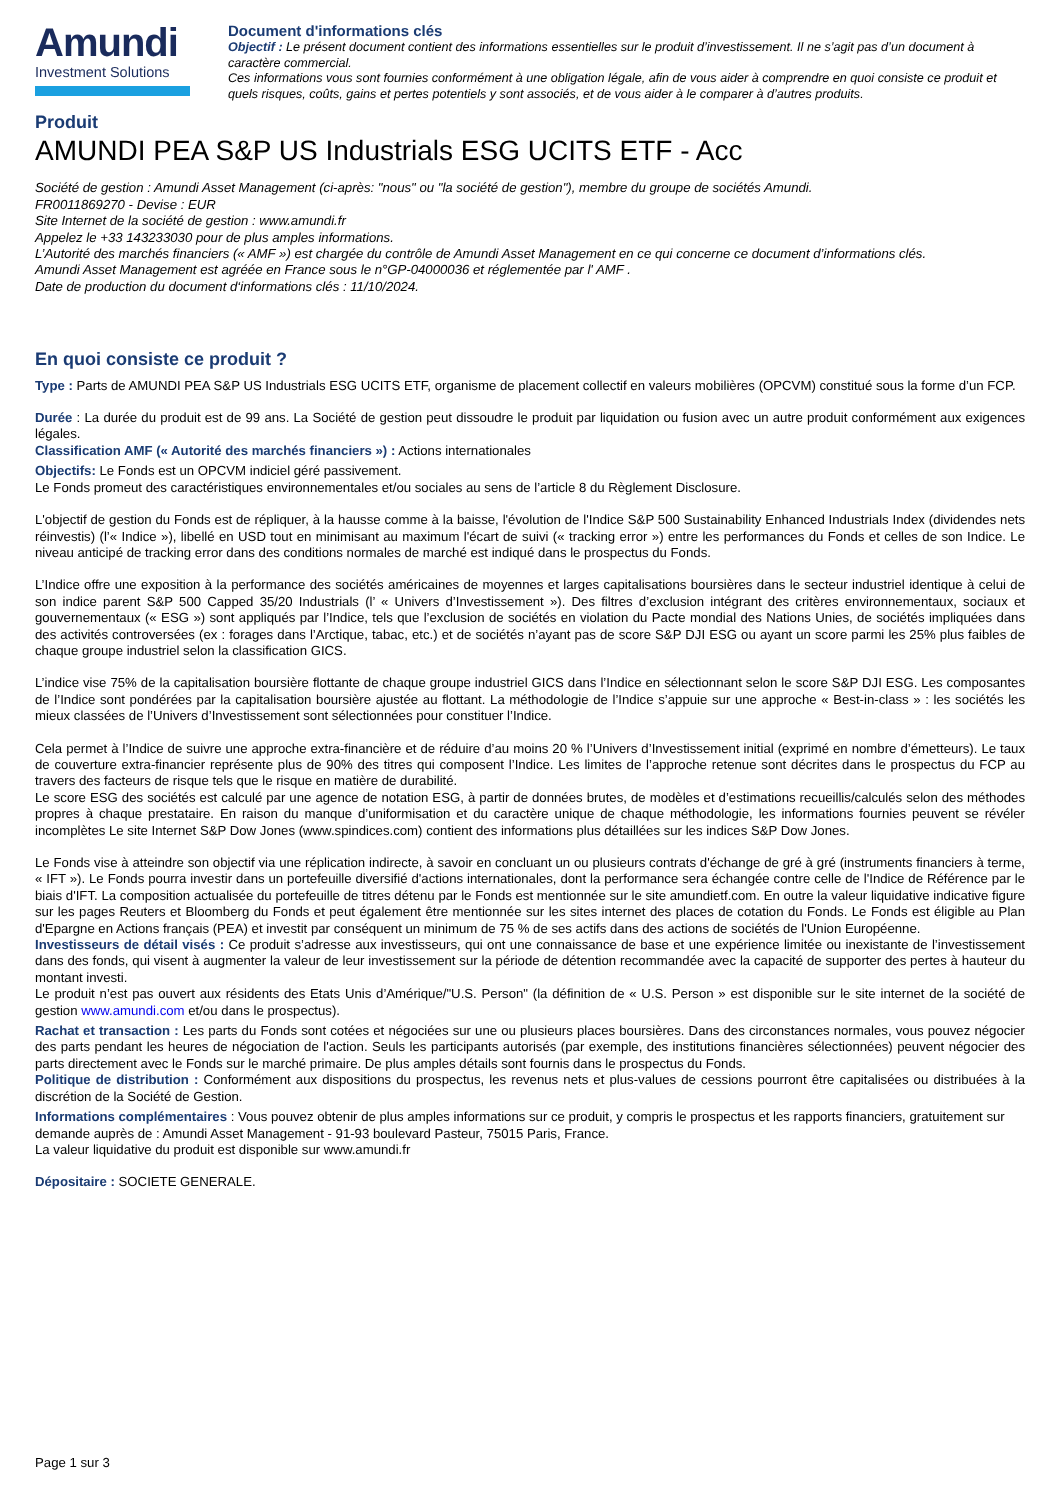Amundi
Investment Solutions
Document d'informations clés
Objectif : Le présent document contient des informations essentielles sur le produit d’investissement. Il ne s’agit pas d’un document à caractère commercial.
Ces informations vous sont fournies conformément à une obligation légale, afin de vous aider à comprendre en quoi consiste ce produit et quels risques, coûts, gains et pertes potentiels y sont associés, et de vous aider à le comparer à d’autres produits.
Produit
AMUNDI PEA S&P US Industrials ESG UCITS ETF - Acc
Société de gestion : Amundi Asset Management (ci-après: "nous" ou "la société de gestion"), membre du groupe de sociétés Amundi.
FR0011869270 - Devise : EUR
Site Internet de la société de gestion : www.amundi.fr
Appelez le +33 143233030 pour de plus amples informations.
L’Autorité des marchés financiers (« AMF ») est chargée du contrôle de Amundi Asset Management en ce qui concerne ce document d’informations clés.
Amundi Asset Management est agréée en France sous le n°GP-04000036 et réglementée par l' AMF .
Date de production du document d‘informations clés : 11/10/2024.
En quoi consiste ce produit ?
Type : Parts de AMUNDI PEA S&P US Industrials ESG UCITS ETF, organisme de placement collectif en valeurs mobilières (OPCVM) constitué sous la forme d’un FCP.
Durée : La durée du produit est de 99 ans. La Société de gestion peut dissoudre le produit par liquidation ou fusion avec un autre produit conformément aux exigences légales.
Classification AMF (« Autorité des marchés financiers ») : Actions internationales
Objectifs: Le Fonds est un OPCVM indiciel géré passivement.
Le Fonds promeut des caractéristiques environnementales et/ou sociales au sens de l’article 8 du Règlement Disclosure.
L'objectif de gestion du Fonds est de répliquer, à la hausse comme à la baisse, l'évolution de l'Indice S&P 500 Sustainability Enhanced Industrials Index (dividendes nets réinvestis) (l’« Indice »), libellé en USD tout en minimisant au maximum l'écart de suivi (« tracking error ») entre les performances du Fonds et celles de son Indice. Le niveau anticipé de tracking error dans des conditions normales de marché est indiqué dans le prospectus du Fonds.
L’Indice offre une exposition à la performance des sociétés américaines de moyennes et larges capitalisations boursières dans le secteur industriel identique à celui de son indice parent S&P 500 Capped 35/20 Industrials (l’ « Univers d’Investissement »). Des filtres d’exclusion intégrant des critères environnementaux, sociaux et gouvernementaux (« ESG ») sont appliqués par l’Indice, tels que l’exclusion de sociétés en violation du Pacte mondial des Nations Unies, de sociétés impliquées dans des activités controversées (ex : forages dans l’Arctique, tabac, etc.) et de sociétés n’ayant pas de score S&P DJI ESG ou ayant un score parmi les 25% plus faibles de chaque groupe industriel selon la classification GICS.
L’indice vise 75% de la capitalisation boursière flottante de chaque groupe industriel GICS dans l’Indice en sélectionnant selon le score S&P DJI ESG. Les composantes de l’Indice sont pondérées par la capitalisation boursière ajustée au flottant. La méthodologie de l’Indice s’appuie sur une approche « Best-in-class » : les sociétés les mieux classées de l’Univers d’Investissement sont sélectionnées pour constituer l’Indice.
Cela permet à l’Indice de suivre une approche extra-financière et de réduire d’au moins 20 % l’Univers d’Investissement initial (exprimé en nombre d’émetteurs). Le taux de couverture extra-financier représente plus de 90% des titres qui composent l’Indice. Les limites de l’approche retenue sont décrites dans le prospectus du FCP au travers des facteurs de risque tels que le risque en matière de durabilité.
Le score ESG des sociétés est calculé par une agence de notation ESG, à partir de données brutes, de modèles et d’estimations recueillis/calculés selon des méthodes propres à chaque prestataire. En raison du manque d’uniformisation et du caractère unique de chaque méthodologie, les informations fournies peuvent se révéler incomplètes Le site Internet S&P Dow Jones (www.spindices.com) contient des informations plus détaillées sur les indices S&P Dow Jones.
Le Fonds vise à atteindre son objectif via une réplication indirecte, à savoir en concluant un ou plusieurs contrats d'échange de gré à gré (instruments financiers à terme, « IFT »). Le Fonds pourra investir dans un portefeuille diversifié d'actions internationales, dont la performance sera échangée contre celle de l'Indice de Référence par le biais d'IFT. La composition actualisée du portefeuille de titres détenu par le Fonds est mentionnée sur le site amundietf.com. En outre la valeur liquidative indicative figure sur les pages Reuters et Bloomberg du Fonds et peut également être mentionnée sur les sites internet des places de cotation du Fonds. Le Fonds est éligible au Plan d'Epargne en Actions français (PEA) et investit par conséquent un minimum de 75 % de ses actifs dans des actions de sociétés de l'Union Européenne.
Investisseurs de détail visés : Ce produit s’adresse aux investisseurs, qui ont une connaissance de base et une expérience limitée ou inexistante de l’investissement dans des fonds, qui visent à augmenter la valeur de leur investissement sur la période de détention recommandée avec la capacité de supporter des pertes à hauteur du montant investi.
Le produit n’est pas ouvert aux résidents des Etats Unis d’Amérique/"U.S. Person" (la définition de « U.S. Person » est disponible sur le site internet de la société de gestion www.amundi.com et/ou dans le prospectus).
Rachat et transaction : Les parts du Fonds sont cotées et négociées sur une ou plusieurs places boursières. Dans des circonstances normales, vous pouvez négocier des parts pendant les heures de négociation de l'action. Seuls les participants autorisés (par exemple, des institutions financières sélectionnées) peuvent négocier des parts directement avec le Fonds sur le marché primaire. De plus amples détails sont fournis dans le prospectus du Fonds.
Politique de distribution : Conformément aux dispositions du prospectus, les revenus nets et plus-values de cessions pourront être capitalisées ou distribuées à la discrétion de la Société de Gestion.
Informations complémentaires : Vous pouvez obtenir de plus amples informations sur ce produit, y compris le prospectus et les rapports financiers, gratuitement sur demande auprès de : Amundi Asset Management - 91-93 boulevard Pasteur, 75015 Paris, France.
La valeur liquidative du produit est disponible sur www.amundi.fr
Dépositaire : SOCIETE GENERALE.
Page 1 sur 3